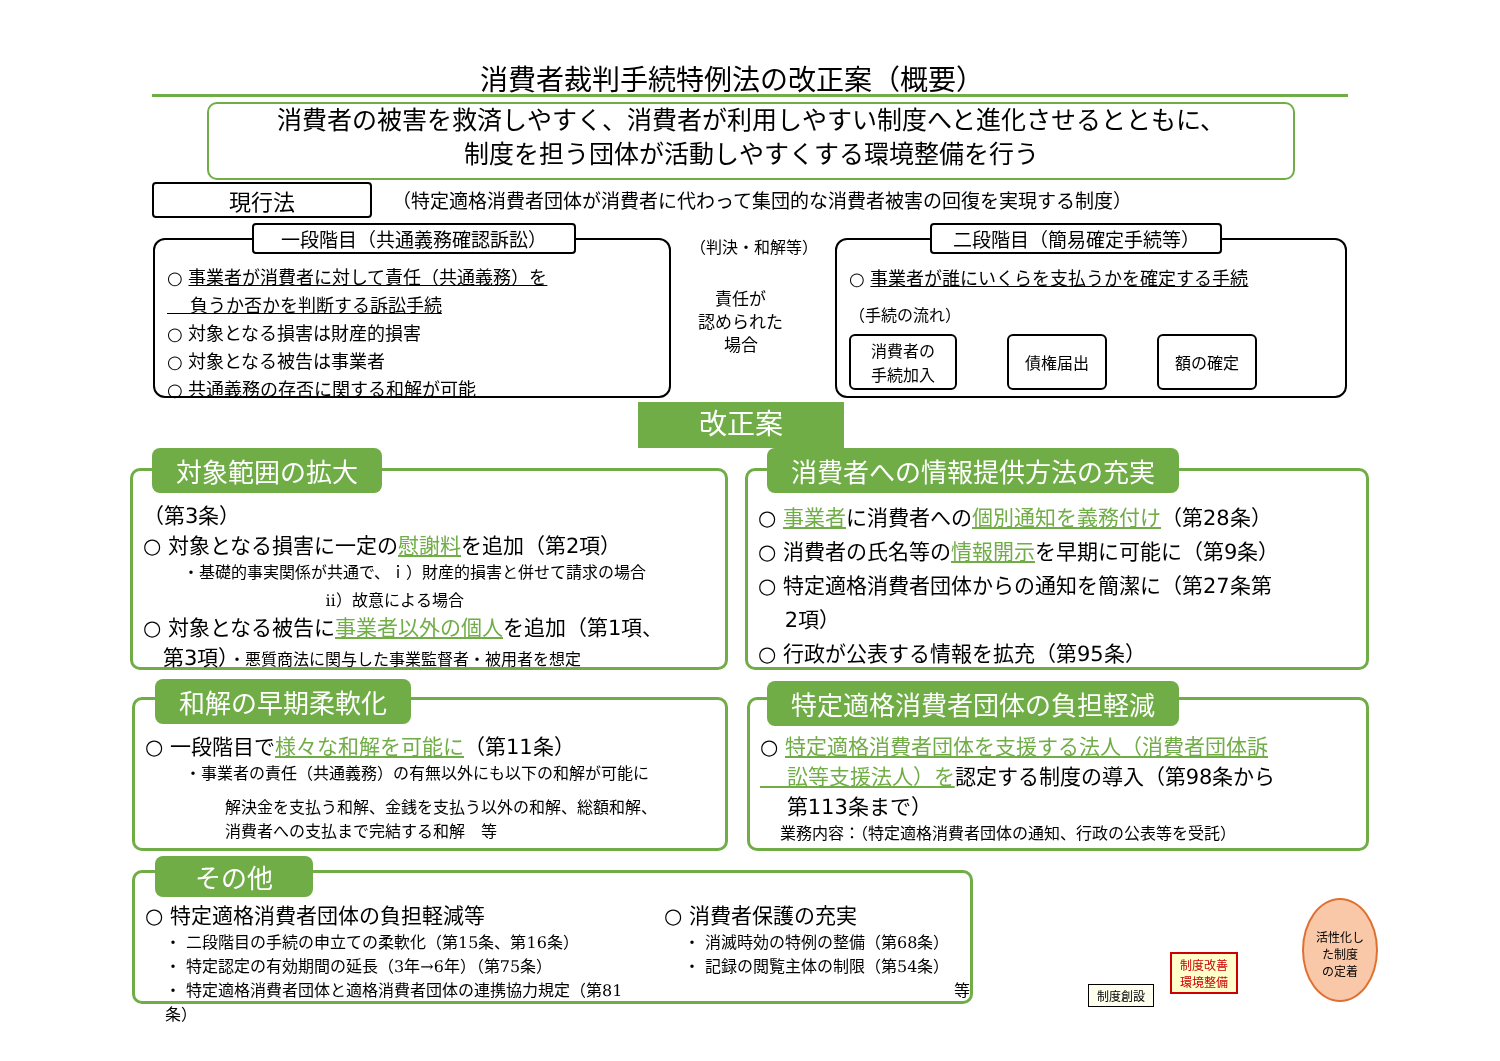消費者裁判手続特例法の改正案（概要）
消費者の被害を救済しやすく、消費者が利用しやすい制度へと進化させるとともに、
制度を担う団体が活動しやすくする環境整備を行う
現行法
（特定適格消費者団体が消費者に代わって集団的な消費者被害の回復を実現する制度）
○ 事業者が消費者に対して責任（共通義務）を
負うか否かを判断する訴訟手続
○ 対象となる損害は財産的損害
○ 対象となる被告は事業者
○ 共通義務の存否に関する和解が可能
一段階目（共通義務確認訴訟） （判決・和解等）
責任が
認められた
場合
○ 事業者が誰にいくらを支払うかを確定する手続
（手続の流れ）
消費者の
手続加入 債権届出 額の確定
二段階目（簡易確定手続等）
改正案
（第3条）
○ 対象となる損害に一定の慰謝料を追加（第2項）
・基礎的事実関係が共通で、ｉ）財産的損害と併せて請求の場合
ⅱ）故意による場合
○ 対象となる被告に事業者以外の個人を追加（第1項、
第3項）・悪質商法に関与した事業監督者・被用者を想定
対象範囲の拡大
○ 事業者に消費者への個別通知を義務付け（第28条）
○ 消費者の氏名等の情報開示を早期に可能に（第9条）
○ 特定適格消費者団体からの通知を簡潔に（第27条第
2項）
○ 行政が公表する情報を拡充（第95条）
消費者への情報提供方法の充実
○ 一段階目で様々な和解を可能に（第11条）
・事業者の責任（共通義務）の有無以外にも以下の和解が可能に
解決金を支払う和解、金銭を支払う以外の和解、総額和解、
消費者への支払まで完結する和解　等
和解の早期柔軟化
○ 特定適格消費者団体を支援する法人（消費者団体訴
訟等支援法人）を認定する制度の導入（第98条から
第113条まで）
業務内容：（特定適格消費者団体の通知、行政の公表等を受託）
特定適格消費者団体の負担軽減
○ 特定適格消費者団体の負担軽減等
・ 二段階目の手続の申立ての柔軟化（第15条、第16条）
・ 特定認定の有効期間の延長（3年→6年）（第75条）
・ 特定適格消費者団体と適格消費者団体の連携協力規定（第81条）
○ 消費者保護の充実
・ 消滅時効の特例の整備（第68条）
・ 記録の閲覧主体の制限（第54条）
等
その他
制度創設
制度改善
環境整備
活性化し
た制度
の定着